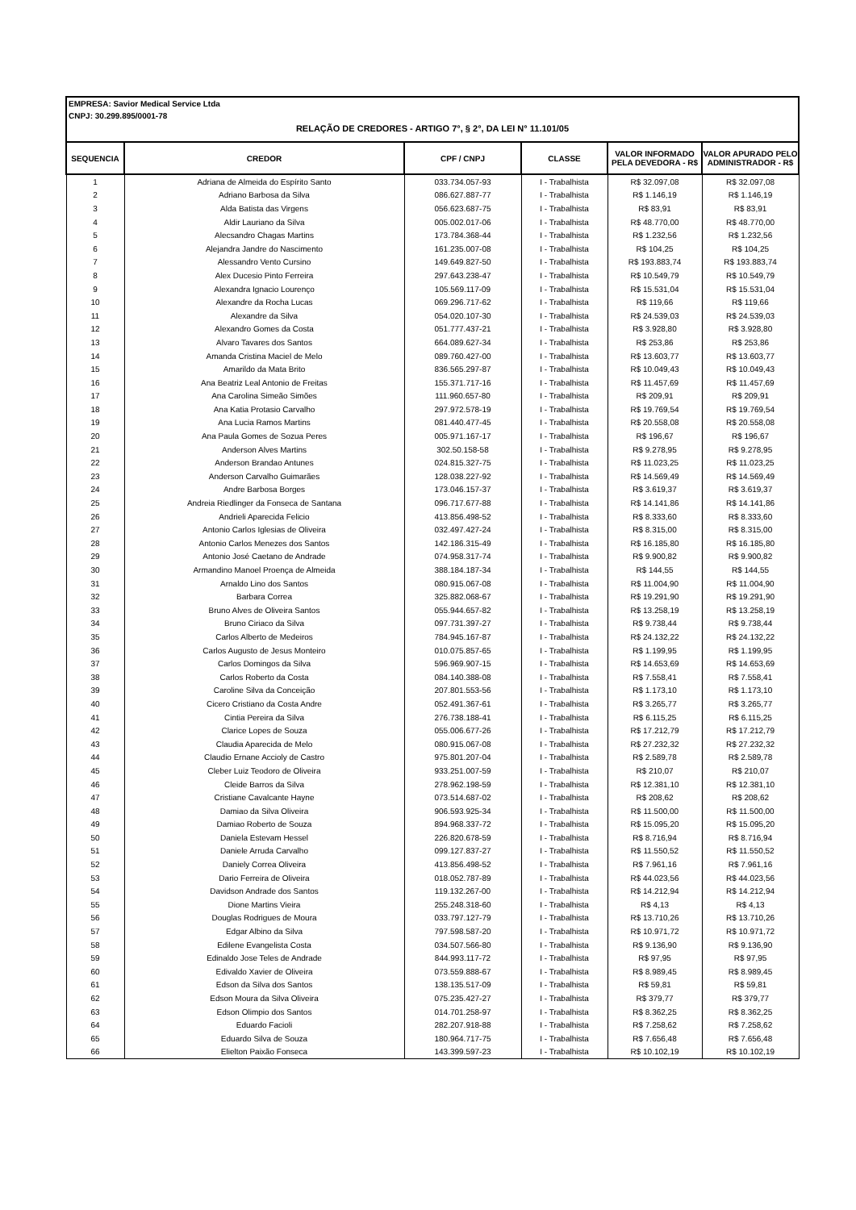EMPRESA: Savior Medical Service Ltda
CNPJ: 30.299.895/0001-78
RELAÇÃO DE CREDORES - ARTIGO 7°, § 2°, DA LEI N° 11.101/05
| SEQUENCIA | CREDOR | CPF / CNPJ | CLASSE | VALOR INFORMADO PELA DEVEDORA - R$ | VALOR APURADO PELO ADMINISTRADOR - R$ |
| --- | --- | --- | --- | --- | --- |
| 1 | Adriana de Almeida do Espírito Santo | 033.734.057-93 | I - Trabalhista | R$ 32.097,08 | R$ 32.097,08 |
| 2 | Adriano Barbosa da Silva | 086.627.887-77 | I - Trabalhista | R$ 1.146,19 | R$ 1.146,19 |
| 3 | Alda Batista das Virgens | 056.623.687-75 | I - Trabalhista | R$ 83,91 | R$ 83,91 |
| 4 | Aldir Lauriano da Silva | 005.002.017-06 | I - Trabalhista | R$ 48.770,00 | R$ 48.770,00 |
| 5 | Alecsandro Chagas Martins | 173.784.368-44 | I - Trabalhista | R$ 1.232,56 | R$ 1.232,56 |
| 6 | Alejandra Jandre do Nascimento | 161.235.007-08 | I - Trabalhista | R$ 104,25 | R$ 104,25 |
| 7 | Alessandro Vento Cursino | 149.649.827-50 | I - Trabalhista | R$ 193.883,74 | R$ 193.883,74 |
| 8 | Alex Ducesio Pinto Ferreira | 297.643.238-47 | I - Trabalhista | R$ 10.549,79 | R$ 10.549,79 |
| 9 | Alexandra Ignacio Lourenço | 105.569.117-09 | I - Trabalhista | R$ 15.531,04 | R$ 15.531,04 |
| 10 | Alexandre da Rocha Lucas | 069.296.717-62 | I - Trabalhista | R$ 119,66 | R$ 119,66 |
| 11 | Alexandre da Silva | 054.020.107-30 | I - Trabalhista | R$ 24.539,03 | R$ 24.539,03 |
| 12 | Alexandro Gomes da Costa | 051.777.437-21 | I - Trabalhista | R$ 3.928,80 | R$ 3.928,80 |
| 13 | Alvaro Tavares dos Santos | 664.089.627-34 | I - Trabalhista | R$ 253,86 | R$ 253,86 |
| 14 | Amanda Cristina Maciel de Melo | 089.760.427-00 | I - Trabalhista | R$ 13.603,77 | R$ 13.603,77 |
| 15 | Amarildo da Mata Brito | 836.565.297-87 | I - Trabalhista | R$ 10.049,43 | R$ 10.049,43 |
| 16 | Ana Beatriz Leal Antonio de Freitas | 155.371.717-16 | I - Trabalhista | R$ 11.457,69 | R$ 11.457,69 |
| 17 | Ana Carolina Simeão Simões | 111.960.657-80 | I - Trabalhista | R$ 209,91 | R$ 209,91 |
| 18 | Ana Katia Protasio Carvalho | 297.972.578-19 | I - Trabalhista | R$ 19.769,54 | R$ 19.769,54 |
| 19 | Ana Lucia Ramos Martins | 081.440.477-45 | I - Trabalhista | R$ 20.558,08 | R$ 20.558,08 |
| 20 | Ana Paula Gomes de Sozua Peres | 005.971.167-17 | I - Trabalhista | R$ 196,67 | R$ 196,67 |
| 21 | Anderson Alves Martins | 302.50.158-58 | I - Trabalhista | R$ 9.278,95 | R$ 9.278,95 |
| 22 | Anderson Brandao Antunes | 024.815.327-75 | I - Trabalhista | R$ 11.023,25 | R$ 11.023,25 |
| 23 | Anderson Carvalho Guimarães | 128.038.227-92 | I - Trabalhista | R$ 14.569,49 | R$ 14.569,49 |
| 24 | Andre Barbosa Borges | 173.046.157-37 | I - Trabalhista | R$ 3.619,37 | R$ 3.619,37 |
| 25 | Andreia Riedlinger da Fonseca de Santana | 096.717.677-88 | I - Trabalhista | R$ 14.141,86 | R$ 14.141,86 |
| 26 | Andrieli Aparecida Felicio | 413.856.498-52 | I - Trabalhista | R$ 8.333,60 | R$ 8.333,60 |
| 27 | Antonio Carlos Iglesias de Oliveira | 032.497.427-24 | I - Trabalhista | R$ 8.315,00 | R$ 8.315,00 |
| 28 | Antonio Carlos Menezes dos Santos | 142.186.315-49 | I - Trabalhista | R$ 16.185,80 | R$ 16.185,80 |
| 29 | Antonio José Caetano de Andrade | 074.958.317-74 | I - Trabalhista | R$ 9.900,82 | R$ 9.900,82 |
| 30 | Armandino Manoel Proença de Almeida | 388.184.187-34 | I - Trabalhista | R$ 144,55 | R$ 144,55 |
| 31 | Arnaldo Lino dos Santos | 080.915.067-08 | I - Trabalhista | R$ 11.004,90 | R$ 11.004,90 |
| 32 | Barbara Correa | 325.882.068-67 | I - Trabalhista | R$ 19.291,90 | R$ 19.291,90 |
| 33 | Bruno Alves de Oliveira Santos | 055.944.657-82 | I - Trabalhista | R$ 13.258,19 | R$ 13.258,19 |
| 34 | Bruno Ciriaco da Silva | 097.731.397-27 | I - Trabalhista | R$ 9.738,44 | R$ 9.738,44 |
| 35 | Carlos Alberto de Medeiros | 784.945.167-87 | I - Trabalhista | R$ 24.132,22 | R$ 24.132,22 |
| 36 | Carlos Augusto de Jesus Monteiro | 010.075.857-65 | I - Trabalhista | R$ 1.199,95 | R$ 1.199,95 |
| 37 | Carlos Domingos da Silva | 596.969.907-15 | I - Trabalhista | R$ 14.653,69 | R$ 14.653,69 |
| 38 | Carlos Roberto da Costa | 084.140.388-08 | I - Trabalhista | R$ 7.558,41 | R$ 7.558,41 |
| 39 | Caroline Silva da Conceição | 207.801.553-56 | I - Trabalhista | R$ 1.173,10 | R$ 1.173,10 |
| 40 | Cicero Cristiano da Costa Andre | 052.491.367-61 | I - Trabalhista | R$ 3.265,77 | R$ 3.265,77 |
| 41 | Cintia Pereira da Silva | 276.738.188-41 | I - Trabalhista | R$ 6.115,25 | R$ 6.115,25 |
| 42 | Clarice Lopes de Souza | 055.006.677-26 | I - Trabalhista | R$ 17.212,79 | R$ 17.212,79 |
| 43 | Claudia Aparecida de Melo | 080.915.067-08 | I - Trabalhista | R$ 27.232,32 | R$ 27.232,32 |
| 44 | Claudio Ernane Accioly de Castro | 975.801.207-04 | I - Trabalhista | R$ 2.589,78 | R$ 2.589,78 |
| 45 | Cleber Luiz Teodoro de Oliveira | 933.251.007-59 | I - Trabalhista | R$ 210,07 | R$ 210,07 |
| 46 | Cleide Barros da Silva | 278.962.198-59 | I - Trabalhista | R$ 12.381,10 | R$ 12.381,10 |
| 47 | Cristiane Cavalcante Hayne | 073.514.687-02 | I - Trabalhista | R$ 208,62 | R$ 208,62 |
| 48 | Damiao da Silva Oliveira | 906.593.925-34 | I - Trabalhista | R$ 11.500,00 | R$ 11.500,00 |
| 49 | Damiao Roberto de Souza | 894.968.337-72 | I - Trabalhista | R$ 15.095,20 | R$ 15.095,20 |
| 50 | Daniela Estevam Hessel | 226.820.678-59 | I - Trabalhista | R$ 8.716,94 | R$ 8.716,94 |
| 51 | Daniele Arruda Carvalho | 099.127.837-27 | I - Trabalhista | R$ 11.550,52 | R$ 11.550,52 |
| 52 | Daniely Correa Oliveira | 413.856.498-52 | I - Trabalhista | R$ 7.961,16 | R$ 7.961,16 |
| 53 | Dario Ferreira de Oliveira | 018.052.787-89 | I - Trabalhista | R$ 44.023,56 | R$ 44.023,56 |
| 54 | Davidson Andrade dos Santos | 119.132.267-00 | I - Trabalhista | R$ 14.212,94 | R$ 14.212,94 |
| 55 | Dione Martins Vieira | 255.248.318-60 | I - Trabalhista | R$ 4,13 | R$ 4,13 |
| 56 | Douglas Rodrigues de Moura | 033.797.127-79 | I - Trabalhista | R$ 13.710,26 | R$ 13.710,26 |
| 57 | Edgar Albino da Silva | 797.598.587-20 | I - Trabalhista | R$ 10.971,72 | R$ 10.971,72 |
| 58 | Edilene Evangelista Costa | 034.507.566-80 | I - Trabalhista | R$ 9.136,90 | R$ 9.136,90 |
| 59 | Edinaldo Jose Teles de Andrade | 844.993.117-72 | I - Trabalhista | R$ 97,95 | R$ 97,95 |
| 60 | Edivaldo Xavier de Oliveira | 073.559.888-67 | I - Trabalhista | R$ 8.989,45 | R$ 8.989,45 |
| 61 | Edson da Silva dos Santos | 138.135.517-09 | I - Trabalhista | R$ 59,81 | R$ 59,81 |
| 62 | Edson Moura da Silva Oliveira | 075.235.427-27 | I - Trabalhista | R$ 379,77 | R$ 379,77 |
| 63 | Edson Olimpio dos Santos | 014.701.258-97 | I - Trabalhista | R$ 8.362,25 | R$ 8.362,25 |
| 64 | Eduardo Facioli | 282.207.918-88 | I - Trabalhista | R$ 7.258,62 | R$ 7.258,62 |
| 65 | Eduardo Silva de Souza | 180.964.717-75 | I - Trabalhista | R$ 7.656,48 | R$ 7.656,48 |
| 66 | Elielton Paixão Fonseca | 143.399.597-23 | I - Trabalhista | R$ 10.102,19 | R$ 10.102,19 |